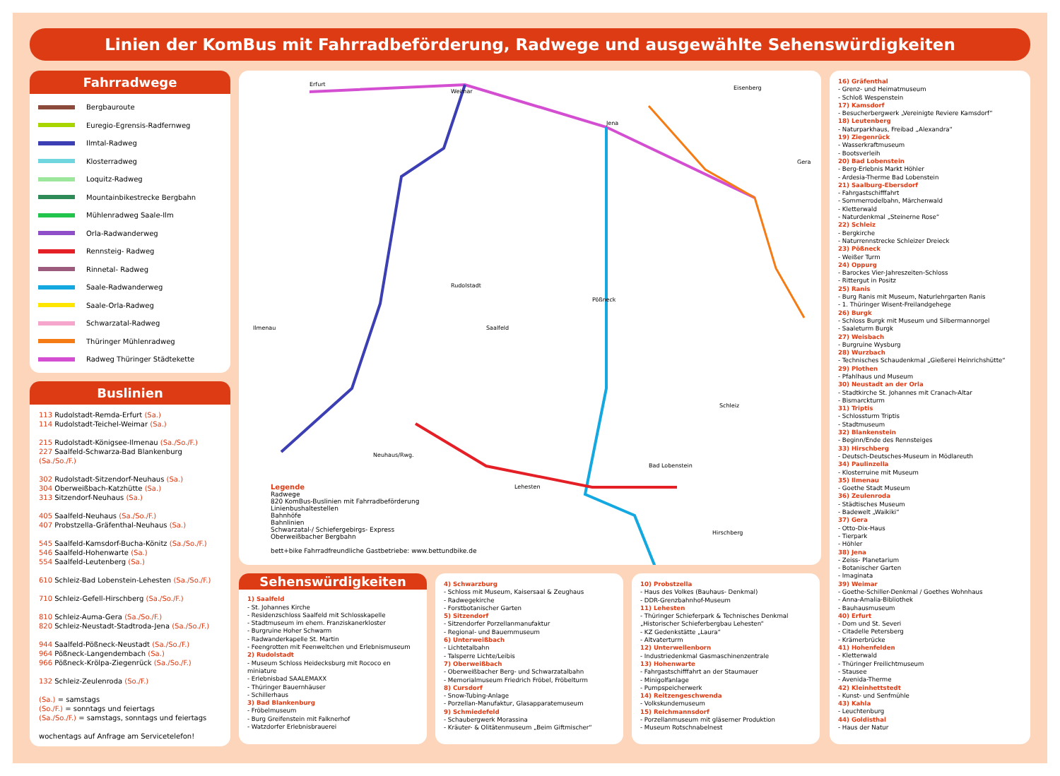Linien der KomBus mit Fahrradbeförderung, Radwege und ausgewählte Sehenswürdigkeiten
Fahrradwege
Bergbauroute
Euregio-Egrensis-Radfernweg
Ilmtal-Radweg
Klosterradweg
Loquitz-Radweg
Mountainbikestrecke Bergbahn
Mühlenradweg Saale-Ilm
Orla-Radwanderweg
Rennsteig- Radweg
Rinnetal- Radweg
Saale-Radwanderweg
Saale-Orla-Radweg
Schwarzatal-Radweg
Thüringer Mühlenradweg
Radweg Thüringer Städtekette
Buslinien
113 Rudolstadt-Remda-Erfurt (Sa.)
114 Rudolstadt-Teichel-Weimar (Sa.)
215 Rudolstadt-Königsee-Ilmenau (Sa./So./F.)
227 Saalfeld-Schwarza-Bad Blankenburg (Sa./So./F.)
302 Rudolstadt-Sitzendorf-Neuhaus (Sa.)
304 Oberweißbach-Katzhütte (Sa.)
313 Sitzendorf-Neuhaus (Sa.)
405 Saalfeld-Neuhaus (Sa./So./F.)
407 Probstzella-Gräfenthal-Neuhaus (Sa.)
545 Saalfeld-Kamsdorf-Bucha-Könitz (Sa./So./F.)
546 Saalfeld-Hohenwarte (Sa.)
554 Saalfeld-Leutenberg (Sa.)
610 Schleiz-Bad Lobenstein-Lehesten (Sa./So./F.)
710 Schleiz-Gefell-Hirschberg (Sa./So./F.)
810 Schleiz-Auma-Gera (Sa./So./F.)
820 Schleiz-Neustadt-Stadtroda-Jena (Sa./So./F.)
944 Saalfeld-Pößneck-Neustadt (Sa./So./F.)
964 Pößneck-Langendembach (Sa.)
966 Pößneck-Krölpa-Ziegenrück (Sa./So./F.)
132 Schleiz-Zeulenroda (So./F.)
(Sa.) = samstags
(So./F.) = sonntags und feiertags
(Sa./So./F.) = samstags, sonntags und feiertags
wochentags auf Anfrage am Servicetelefon!
Legende
Radwege
820 KomBus-Buslinien mit Fahrradbeförderung
Linienbushaltestellen
Bahnhöfe
Bahnlinien
Schwarzatal-/ Schiefergebirgs- Express
Oberweißbacher Bergbahn
bett+bike Fahrradfreundliche Gastbetriebe: www.bettundbike.de
Erfurt
Weimar
Jena
Eisenberg
Gera
Ilmenau
Rudolstadt
Saalfeld
Pößneck
Schleiz
Bad Lobenstein
Hirschberg
Neuhaus/Rwg.
Lehesten
Sehenswürdigkeiten
1) Saalfeld
- St. Johannes Kirche
- Residenzschloss Saalfeld mit Schlosskapelle
- Stadtmuseum im ehem. Franziskanerkloster
- Burgruine Hoher Schwarm
- Radwanderkapelle St. Martin
- Feengrotten mit Feenweltchen und Erlebnismuseum
2) Rudolstadt
- Museum Schloss Heidecksburg mit Rococo en miniature
- Erlebnisbad SAALEMAXX
- Thüringer Bauernhäuser
- Schillerhaus
3) Bad Blankenburg
- Fröbelmuseum
- Burg Greifenstein mit Falknerhof
- Watzdorfer Erlebnisbrauerei
4) Schwarzburg
- Schloss mit Museum, Kaisersaal & Zeughaus
- Radwegekirche
- Forstbotanischer Garten
5) Sitzendorf
- Sitzendorfer Porzellanmanufaktur
- Regional- und Bauernmuseum
6) Unterweißbach
- Lichtetalbahn
- Talsperre Lichte/Leibis
7) Oberweißbach
- Oberweißbacher Berg- und Schwarzatalbahn
- Memorialmuseum Friedrich Fröbel, Fröbelturm
8) Cursdorf
- Snow-Tubing-Anlage
- Porzellan-Manufaktur, Glasapparatemuseum
9) Schmiedefeld
- Schaubergwerk Morassina
- Kräuter- & Olitätenmuseum „Beim Giftmischer“
10) Probstzella
- Haus des Volkes (Bauhaus- Denkmal)
- DDR-Grenzbahnhof-Museum
11) Lehesten
- Thüringer Schieferpark & Technisches Denkmal „Historischer Schieferbergbau Lehesten“
- KZ Gedenkstätte „Laura“
- Altvaterturm
12) Unterwellenborn
- Industriedenkmal Gasmaschinenzentrale
13) Hohenwarte
- Fahrgastschifffahrt an der Staumauer
- Minigolfanlage
- Pumpspeicherwerk
14) Reitzengeschwenda
- Volkskundemuseum
15) Reichmannsdorf
- Porzellanmuseum mit gläserner Produktion
- Museum Rotschnabelnest
16) Gräfenthal
- Grenz- und Heimatmuseum
- Schloß Wespenstein
17) Kamsdorf
- Besucherbergwerk „Vereinigte Reviere Kamsdorf“
18) Leutenberg
- Naturparkhaus, Freibad „Alexandra“
19) Ziegenrück
- Wasserkraftmuseum
- Bootsverleih
20) Bad Lobenstein
- Berg-Erlebnis Markt Höhler
- Ardesia-Therme Bad Lobenstein
21) Saalburg-Ebersdorf
- Fahrgastschifffahrt
- Sommerrodelbahn, Märchenwald
- Kletterwald
- Naturdenkmal „Steinerne Rose“
22) Schleiz
- Bergkirche
- Naturrennstrecke Schleizer Dreieck
23) Pößneck
- Weißer Turm
24) Oppurg
- Barockes Vier-Jahreszeiten-Schloss
- Rittergut in Positz
25) Ranis
- Burg Ranis mit Museum, Naturlehrgarten Ranis
- 1. Thüringer Wisent-Freilandgehege
26) Burgk
- Schloss Burgk mit Museum und Silbermannorgel
- Saaleturm Burgk
27) Weisbach
- Burgruine Wysburg
28) Wurzbach
- Technisches Schaudenkmal „Gießerei Heinrichshütte“
29) Plothen
- Pfahlhaus und Museum
30) Neustadt an der Orla
- Stadtkirche St. Johannes mit Cranach-Altar
- Bismarckturm
31) Triptis
- Schlossturm Triptis
- Stadtmuseum
32) Blankenstein
- Beginn/Ende des Rennsteiges
33) Hirschberg
- Deutsch-Deutsches-Museum in Mödlareuth
34) Paulinzella
- Klosterruine mit Museum
35) Ilmenau
- Goethe Stadt Museum
36) Zeulenroda
- Städtisches Museum
- Badewelt „Waikiki“
37) Gera
- Otto-Dix-Haus
- Tierpark
- Höhler
38) Jena
- Zeiss- Planetarium
- Botanischer Garten
- Imaginata
39) Weimar
- Goethe-Schiller-Denkmal / Goethes Wohnhaus
- Anna-Amalia-Bibliothek
- Bauhausmuseum
40) Erfurt
- Dom und St. Severi
- Citadelle Petersberg
- Krämerbrücke
41) Hohenfelden
- Kletterwald
- Thüringer Freilichtmuseum
- Stausee
- Avenida-Therme
42) Kleinhettstedt
- Kunst- und Senfmühle
43) Kahla
- Leuchtenburg
44) Goldisthal
- Haus der Natur